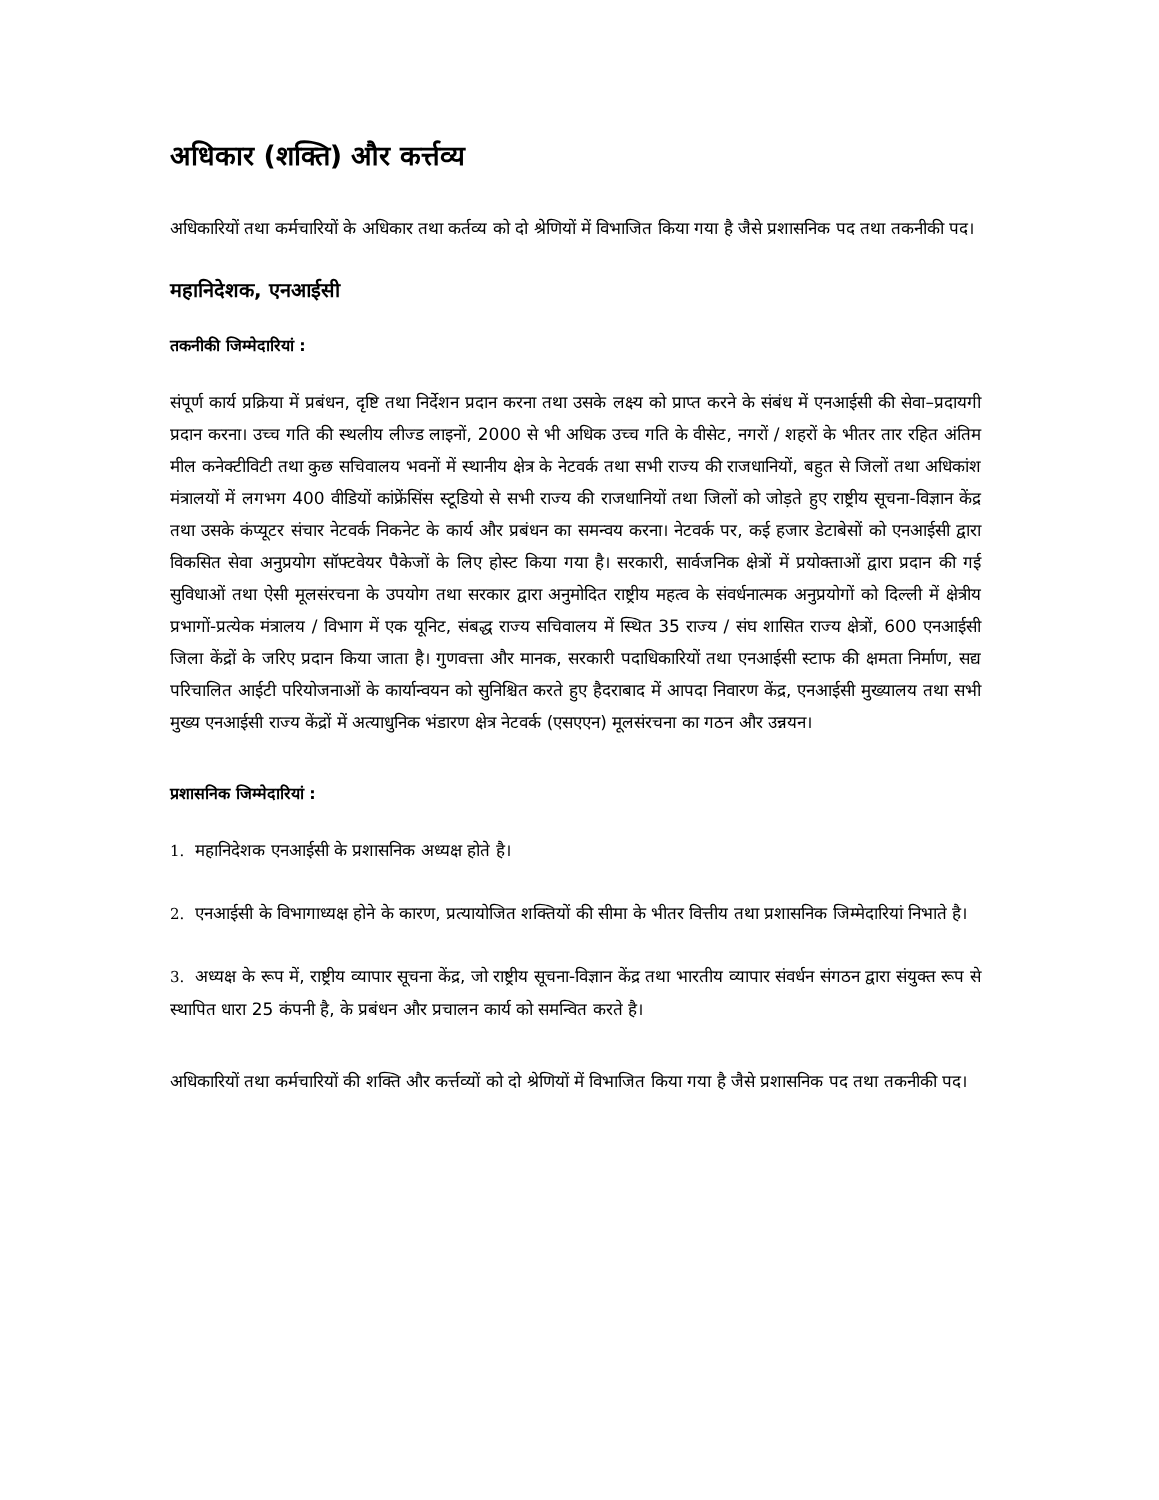अधिकार (शक्ति) और कर्त्तव्य
अधिकारियों तथा कर्मचारियों के अधिकार तथा कर्तव्य को दो श्रेणियों में विभाजित किया गया है जैसे प्रशासनिक पद तथा तकनीकी पद।
महानिदेशक, एनआईसी
तकनीकी जिम्मेदारियां :
संपूर्ण कार्य प्रक्रिया में प्रबंधन, दृष्टि तथा निर्देशन प्रदान करना तथा उसके लक्ष्य को प्राप्त करने के संबंध में एनआईसी की सेवा–प्रदायगी प्रदान करना। उच्च गति की स्थलीय लीज्ड लाइनों, 2000 से भी अधिक उच्च गति के वीसेट, नगरों / शहरों के भीतर तार रहित अंतिम मील कनेक्टीविटी तथा कुछ सचिवालय भवनों में स्थानीय क्षेत्र के नेटवर्क तथा सभी राज्य की राजधानियों, बहुत से जिलों तथा अधिकांश मंत्रालयों में लगभग 400 वीडियों कांफ्रेंसिंस स्टूडियो से सभी राज्य की राजधानियों तथा जिलों को जोड़ते हुए राष्ट्रीय सूचना-विज्ञान केंद्र तथा उसके कंप्यूटर संचार नेटवर्क निकनेट के कार्य और प्रबंधन का समन्वय करना। नेटवर्क पर, कई हजार डेटाबेसों को एनआईसी द्वारा विकसित सेवा अनुप्रयोग सॉफ्टवेयर पैकेजों के लिए होस्ट किया गया है। सरकारी, सार्वजनिक क्षेत्रों में प्रयोक्ताओं द्वारा प्रदान की गई सुविधाओं तथा ऐसी मूलसंरचना के उपयोग तथा सरकार द्वारा अनुमोदित राष्ट्रीय महत्व के संवर्धनात्मक अनुप्रयोगों को दिल्ली में क्षेत्रीय प्रभागों-प्रत्येक मंत्रालय / विभाग में एक यूनिट, संबद्ध राज्य सचिवालय में स्थित 35 राज्य / संघ शासित राज्य क्षेत्रों, 600 एनआईसी जिला केंद्रों के जरिए प्रदान किया जाता है। गुणवत्ता और मानक, सरकारी पदाधिकारियों तथा एनआईसी स्टाफ की क्षमता निर्माण, सद्य परिचालित आईटी परियोजनाओं के कार्यान्वयन को सुनिश्चित करते हुए हैदराबाद में आपदा निवारण केंद्र, एनआईसी मुख्यालय तथा सभी मुख्य एनआईसी राज्य केंद्रों में अत्याधुनिक भंडारण क्षेत्र नेटवर्क (एसएएन) मूलसंरचना का गठन और उन्नयन।
प्रशासनिक जिम्मेदारियां :
1. महानिदेशक एनआईसी के प्रशासनिक अध्यक्ष होते है।
2. एनआईसी के विभागाध्यक्ष होने के कारण, प्रत्यायोजित शक्तियों की सीमा के भीतर वित्तीय तथा प्रशासनिक जिम्मेदारियां निभाते है।
3. अध्यक्ष के रूप में, राष्ट्रीय व्यापार सूचना केंद्र, जो राष्ट्रीय सूचना-विज्ञान केंद्र तथा भारतीय व्यापार संवर्धन संगठन द्वारा संयुक्त रूप से स्थापित धारा 25 कंपनी है, के प्रबंधन और प्रचालन कार्य को समन्वित करते है।
अधिकारियों तथा कर्मचारियों की शक्ति और कर्त्तव्यों को दो श्रेणियों में विभाजित किया गया है जैसे प्रशासनिक पद तथा तकनीकी पद।